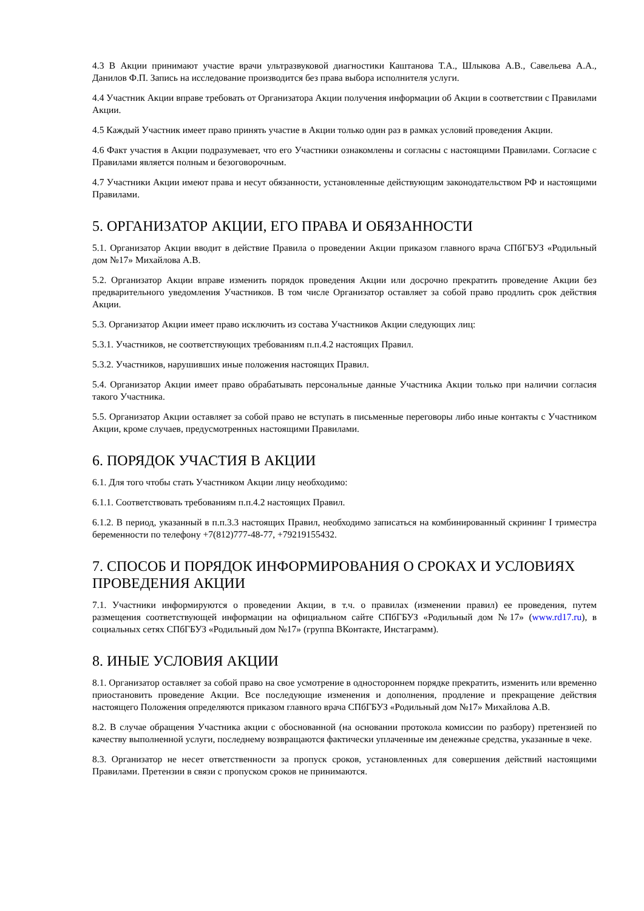4.3 В Акции принимают участие врачи ультразвуковой диагностики Каштанова Т.А., Шлыкова А.В., Савельева А.А., Данилов Ф.П. Запись на исследование производится без права выбора исполнителя услуги.
4.4 Участник Акции вправе требовать от Организатора Акции получения информации об Акции в соответствии с Правилами Акции.
4.5 Каждый Участник имеет право принять участие в Акции только один раз в рамках условий проведения Акции.
4.6 Факт участия в Акции подразумевает, что его Участники ознакомлены и согласны с настоящими Правилами. Согласие с Правилами является полным и безоговорочным.
4.7 Участники Акции имеют права и несут обязанности, установленные действующим законодательством РФ и настоящими Правилами.
5. ОРГАНИЗАТОР АКЦИИ, ЕГО ПРАВА И ОБЯЗАННОСТИ
5.1. Организатор Акции вводит в действие Правила о проведении Акции приказом главного врача СПбГБУЗ «Родильный дом №17» Михайлова А.В.
5.2. Организатор Акции вправе изменить порядок проведения Акции или досрочно прекратить проведение Акции без предварительного уведомления Участников. В том числе Организатор оставляет за собой право продлить срок действия Акции.
5.3. Организатор Акции имеет право исключить из состава Участников Акции следующих лиц:
5.3.1. Участников, не соответствующих требованиям п.п.4.2 настоящих Правил.
5.3.2. Участников, нарушивших иные положения настоящих Правил.
5.4. Организатор Акции имеет право обрабатывать персональные данные Участника Акции только при наличии согласия такого Участника.
5.5. Организатор Акции оставляет за собой право не вступать в письменные переговоры либо иные контакты с Участником Акции, кроме случаев, предусмотренных настоящими Правилами.
6. ПОРЯДОК УЧАСТИЯ В АКЦИИ
6.1. Для того чтобы стать Участником Акции лицу необходимо:
6.1.1. Соответствовать требованиям п.п.4.2 настоящих Правил.
6.1.2. В период, указанный в п.п.3.3 настоящих Правил, необходимо записаться на комбинированный скрининг I триместра беременности по телефону +7(812)777-48-77, +79219155432.
7. СПОСОБ И ПОРЯДОК ИНФОРМИРОВАНИЯ О СРОКАХ И УСЛОВИЯХ ПРОВЕДЕНИЯ АКЦИИ
7.1. Участники информируются о проведении Акции, в т.ч. о правилах (изменении правил) ее проведения, путем размещения соответствующей информации на официальном сайте СПбГБУЗ «Родильный дом №17» (www.rd17.ru), в социальных сетях СПбГБУЗ «Родильный дом №17» (группа ВКонтакте, Инстаграмм).
8. ИНЫЕ УСЛОВИЯ АКЦИИ
8.1. Организатор оставляет за собой право на свое усмотрение в одностороннем порядке прекратить, изменить или временно приостановить проведение Акции. Все последующие изменения и дополнения, продление и прекращение действия настоящего Положения определяются приказом главного врача СПбГБУЗ «Родильный дом №17» Михайлова А.В.
8.2. В случае обращения Участника акции с обоснованной (на основании протокола комиссии по разбору) претензией по качеству выполненной услуги, последнему возвращаются фактически уплаченные им денежные средства, указанные в чеке.
8.3. Организатор не несет ответственности за пропуск сроков, установленных для совершения действий настоящими Правилами. Претензии в связи с пропуском сроков не принимаются.